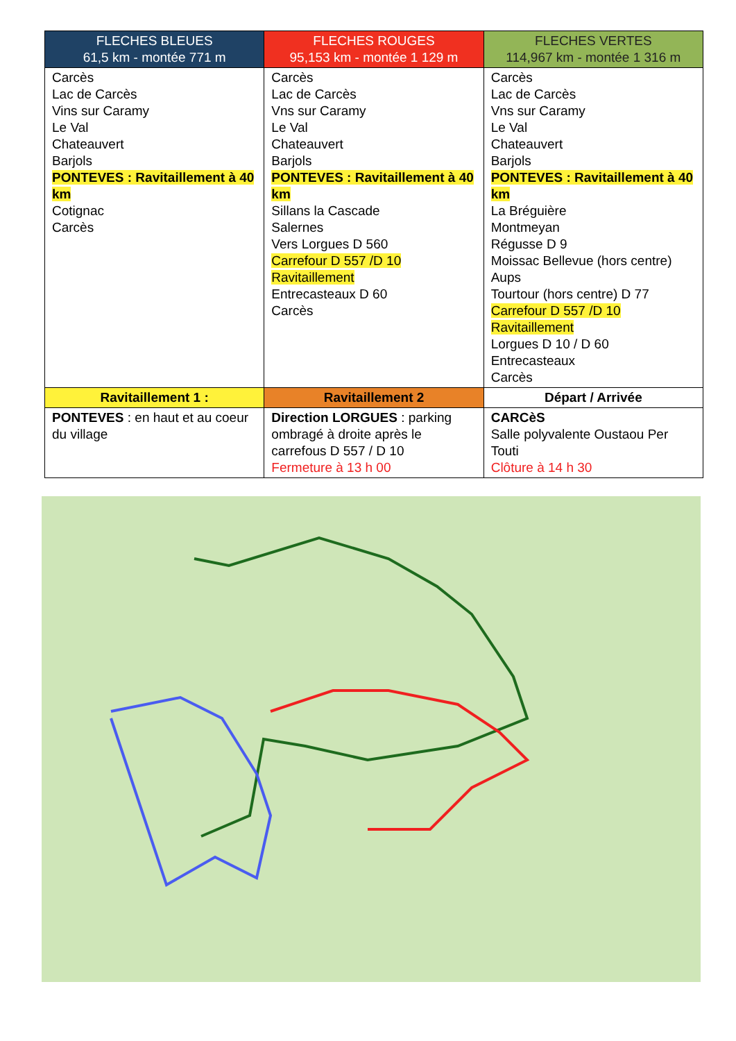| FLECHES BLEUES 61,5 km - montée 771 m | FLECHES ROUGES 95,153 km - montée 1 129 m | FLECHES VERTES 114,967 km - montée 1 316 m |
| --- | --- | --- |
| Carcès Lac de Carcès Vins sur Caramy Le Val Chateauvert Barjols PONTEVES : Ravitaillement à 40 km Cotignac Carcès | Carcès Lac de Carcès Vns sur Caramy Le Val Chateauvert Barjols PONTEVES : Ravitaillement à 40 km Sillans la Cascade Salernes Vers Lorgues D 560 Carrefour D 557 /D 10 Ravitaillement Entrecasteaux D 60 Carcès | Carcès Lac de Carcès Vns sur Caramy Le Val Chateauvert Barjols PONTEVES : Ravitaillement à 40 km La Bréguière Montmeyan Régusse D 9 Moissac Bellevue (hors centre) Aups Tourtour (hors centre) D 77 Carrefour D 557 /D 10 Ravitaillement Lorgues D 10 / D 60 Entrecasteaux Carcès |
| Ravitaillement 1 : | Ravitaillement 2 | Départ / Arrivée |
| PONTEVES : en haut et au coeur du village | Direction LORGUES : parking ombragé à droite après le carrefous D 557 / D 10 Fermeture à 13 h 00 | CARCèS Salle polyvalente Oustaou Per Touti Clôture à 14 h 30 |